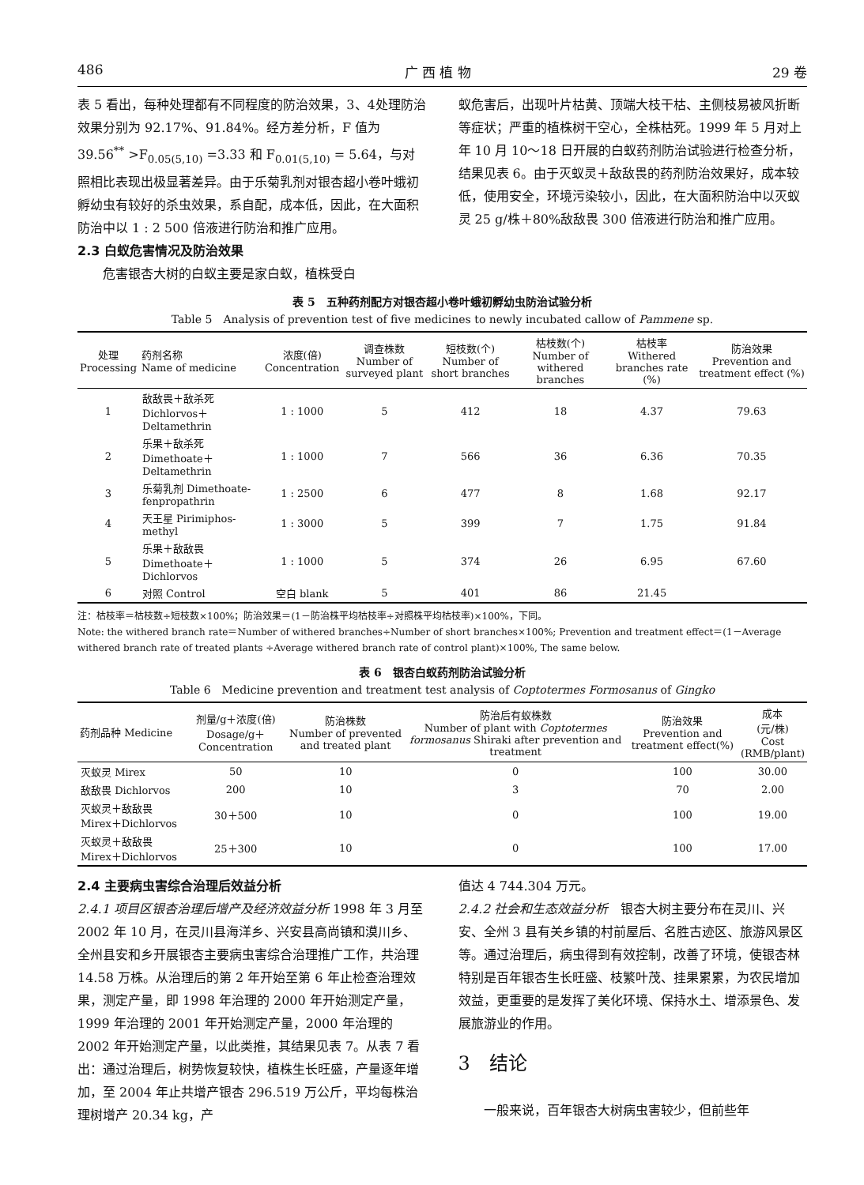486 广 西 植 物 29 卷
表 5 看出，每种处理都有不同程度的防治效果，3、4处理防治效果分别为 92.17%、91.84%。经方差分析，F 值为 39.56<sup>**</sup> >F<sub>0.05(5,10)</sub> =3.33 和 F<sub>0.01(5,10)</sub> = 5.64，与对照相比表现出极显著差异。由于乐菊乳剂对银杏超小卷叶蛾初孵幼虫有较好的杀虫效果，系自配，成本低，因此，在大面积防治中以 1 : 2 500 倍液进行防治和推广应用。
2.3 白蚁危害情况及防治效果
　　危害银杏大树的白蚁主要是家白蚁，植株受白
蚁危害后，出现叶片枯黄、顶端大枝干枯、主侧枝易被风折断等症状；严重的植株树干空心，全株枯死。1999 年 5 月对上年 10 月 10～18 日开展的白蚁药剂防治试验进行检查分析，结果见表 6。由于灭蚁灵＋敌敌畏的药剂防治效果好，成本较低，使用安全，环境污染较小，因此，在大面积防治中以灭蚁灵 25 g/株＋80%敌敌畏 300 倍液进行防治和推广应用。
表 5　五种药剂配方对银杏超小卷叶蛾初孵幼虫防治试验分析
Table 5　Analysis of prevention test of five medicines to newly incubated callow of Pammene sp.
| 处理 Processing | 药剂名称 Name of medicine | 浓度(倍) Concentration | 调查株数 Number of surveyed plant | 短枝数(个) Number of short branches | 枯枝数(个) Number of withered branches | 枯枝率 Withered branches rate (%) | 防治效果 Prevention and treatment effect (%) |
| --- | --- | --- | --- | --- | --- | --- | --- |
| 1 | 敌敌畏＋敌杀死 Dichlorvos＋Deltamethrin | 1 : 1000 | 5 | 412 | 18 | 4.37 | 79.63 |
| 2 | 乐果＋敌杀死 Dimethoate＋Deltamethrin | 1 : 1000 | 7 | 566 | 36 | 6.36 | 70.35 |
| 3 | 乐菊乳剂 Dimethoate-fenpropathrin | 1 : 2500 | 6 | 477 | 8 | 1.68 | 92.17 |
| 4 | 天王星 Pirimiphos-methyl | 1 : 3000 | 5 | 399 | 7 | 1.75 | 91.84 |
| 5 | 乐果＋敌敌畏 Dimethoate＋Dichlorvos | 1 : 1000 | 5 | 374 | 26 | 6.95 | 67.60 |
| 6 | 对照 Control | 空白 blank | 5 | 401 | 86 | 21.45 | |
注：枯枝率＝枯枝数÷短枝数×100%；防治效果＝(1－防治株平均枯枝率÷对照株平均枯枝率)×100%，下同。
Note: the withered branch rate＝Number of withered branches÷Number of short branches×100%; Prevention and treatment effect＝(1－Average withered branch rate of treated plants ÷Average withered branch rate of control plant)×100%, The same below.
表 6　银杏白蚁药剂防治试验分析
Table 6　Medicine prevention and treatment test analysis of Coptotermes Formosanus of Gingko
| 药剂品种 Medicine | 剂量/g＋浓度(倍) Dosage/g＋Concentration | 防治株数 Number of prevented and treated plant | 防治后有蚁株数 Number of plant with Coptotermes formosanus Shiraki after prevention and treatment | 防治效果 Prevention and treatment effect(%) | 成本 (元/株) Cost (RMB/plant) |
| --- | --- | --- | --- | --- | --- |
| 灭蚁灵 Mirex | 50 | 10 | 0 | 100 | 30.00 |
| 敌敌畏 Dichlorvos | 200 | 10 | 3 | 70 | 2.00 |
| 灭蚁灵＋敌敌畏 Mirex＋Dichlorvos | 30＋500 | 10 | 0 | 100 | 19.00 |
| 灭蚁灵＋敌敌畏 Mirex＋Dichlorvos | 25＋300 | 10 | 0 | 100 | 17.00 |
2.4 主要病虫害综合治理后效益分析
2.4.1 项目区银杏治理后增产及经济效益分析 1998 年 3 月至 2002 年 10 月，在灵川县海洋乡、兴安县高尚镇和漠川乡、全州县安和乡开展银杏主要病虫害综合治理推广工作，共治理 14.58 万株。从治理后的第 2 年开始至第 6 年止检查治理效果，测定产量，即 1998 年治理的 2000 年开始测定产量，1999 年治理的 2001 年开始测定产量，2000 年治理的 2002 年开始测定产量，以此类推，其结果见表 7。从表 7 看出：通过治理后，树势恢复较快，植株生长旺盛，产量逐年增加，至 2004 年止共增产银杏 296.519 万公斤，平均每株治理树增产 20.34 kg，产
值达 4 744.304 万元。
2.4.2 社会和生态效益分析　银杏大树主要分布在灵川、兴安、全州 3 县有关乡镇的村前屋后、名胜古迹区、旅游风景区等。通过治理后，病虫得到有效控制，改善了环境，使银杏林特别是百年银杏生长旺盛、枝繁叶茂、挂果累累，为农民增加效益，更重要的是发挥了美化环境、保持水土、增添景色、发展旅游业的作用。
3　结论
　　一般来说，百年银杏大树病虫害较少，但前些年